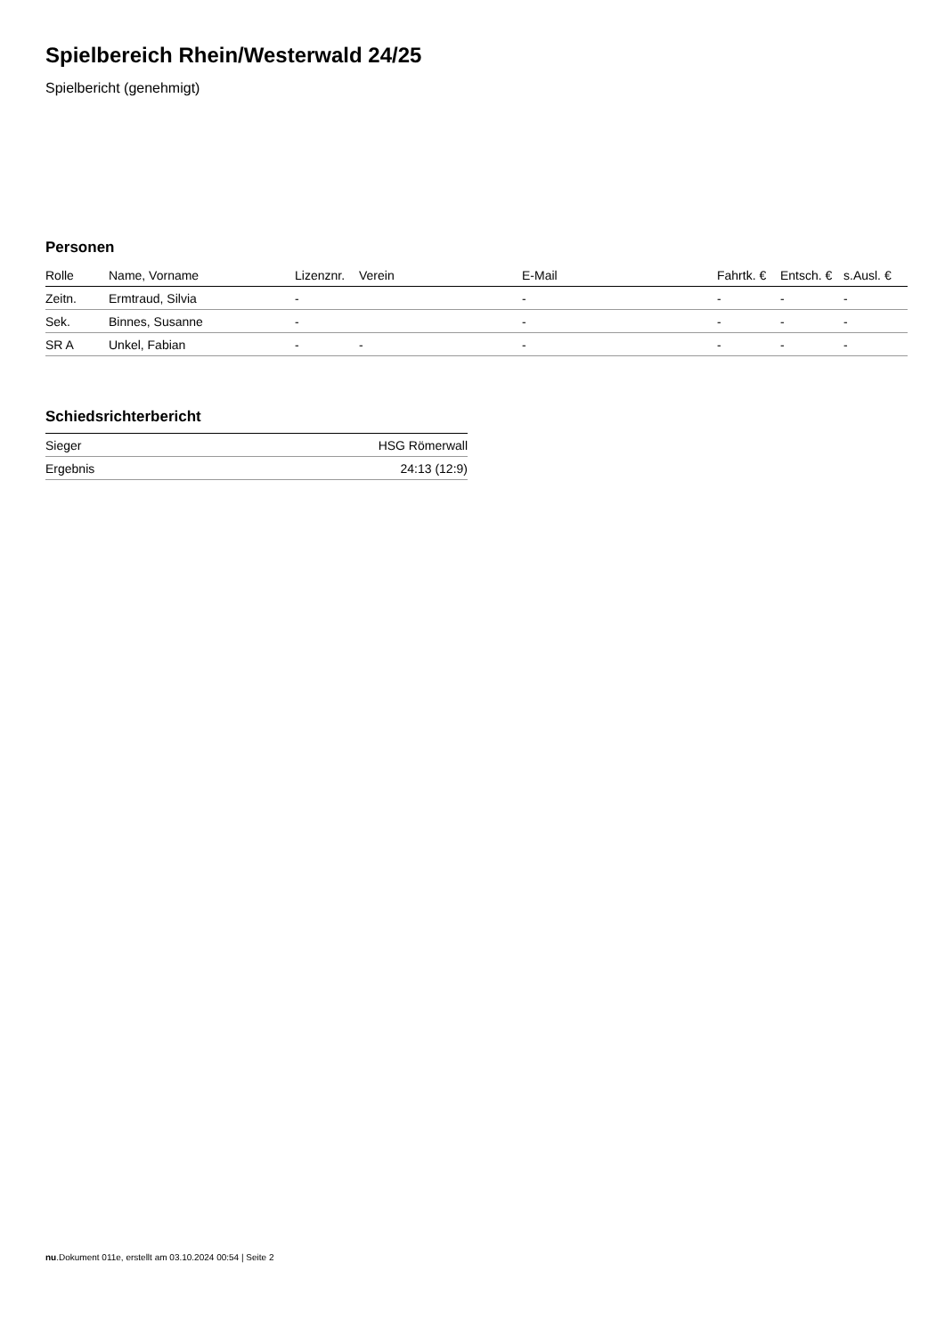Spielbereich Rhein/Westerwald 24/25
Spielbericht (genehmigt)
Personen
| Rolle | Name, Vorname | Lizenznr. | Verein | E-Mail | Fahrtk. € | Entsch. € | s.Ausl. € |
| --- | --- | --- | --- | --- | --- | --- | --- |
| Zeitn. | Ermtraud, Silvia | - | | - | - | - | - |
| Sek. | Binnes, Susanne | - | | - | - | - | - |
| SR A | Unkel, Fabian | - | - | - | - | - | - |
Schiedsrichterbericht
| Sieger | HSG Römerwall |
| Ergebnis | 24:13 (12:9) |
nu.Dokument 011e, erstellt am 03.10.2024 00:54 | Seite 2